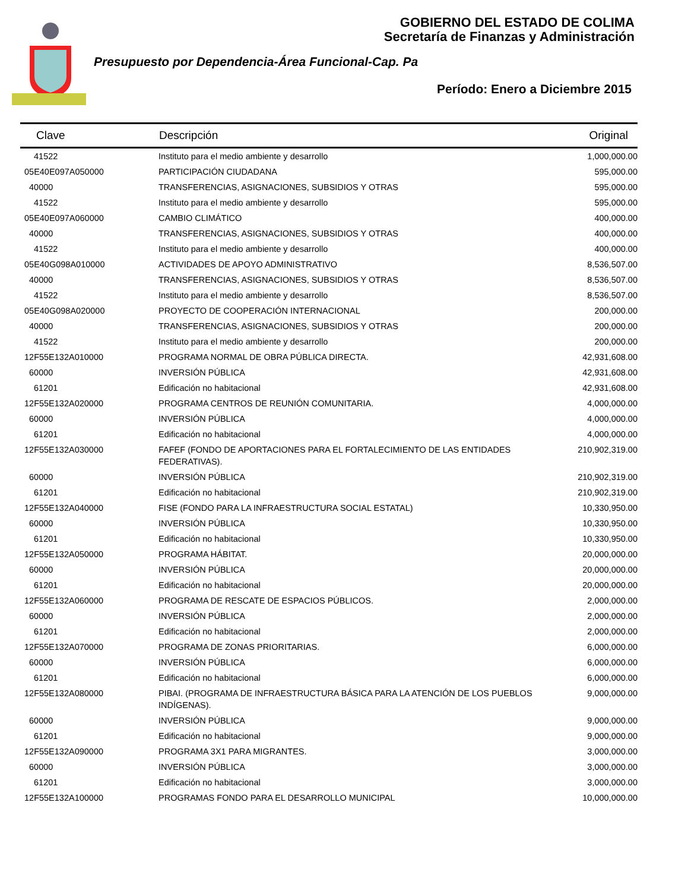GOBIERNO DEL ESTADO DE COLIMA
Secretaría de Finanzas y Administración
Presupuesto por Dependencia-Área Funcional-Cap. Pa
Período: Enero a Diciembre 2015
| Clave | Descripción | Original |
| --- | --- | --- |
| 41522 | Instituto para el medio ambiente y desarrollo | 1,000,000.00 |
| 05E40E097A050000 | PARTICIPACIÓN CIUDADANA | 595,000.00 |
| 40000 | TRANSFERENCIAS, ASIGNACIONES, SUBSIDIOS Y OTRAS | 595,000.00 |
| 41522 | Instituto para el medio ambiente y desarrollo | 595,000.00 |
| 05E40E097A060000 | CAMBIO CLIMÁTICO | 400,000.00 |
| 40000 | TRANSFERENCIAS, ASIGNACIONES, SUBSIDIOS Y OTRAS | 400,000.00 |
| 41522 | Instituto para el medio ambiente y desarrollo | 400,000.00 |
| 05E40G098A010000 | ACTIVIDADES DE APOYO ADMINISTRATIVO | 8,536,507.00 |
| 40000 | TRANSFERENCIAS, ASIGNACIONES, SUBSIDIOS Y OTRAS | 8,536,507.00 |
| 41522 | Instituto para el medio ambiente y desarrollo | 8,536,507.00 |
| 05E40G098A020000 | PROYECTO DE COOPERACIÓN INTERNACIONAL | 200,000.00 |
| 40000 | TRANSFERENCIAS, ASIGNACIONES, SUBSIDIOS Y OTRAS | 200,000.00 |
| 41522 | Instituto para el medio ambiente y desarrollo | 200,000.00 |
| 12F55E132A010000 | PROGRAMA NORMAL DE OBRA PÚBLICA DIRECTA. | 42,931,608.00 |
| 60000 | INVERSIÓN PÚBLICA | 42,931,608.00 |
| 61201 | Edificación no habitacional | 42,931,608.00 |
| 12F55E132A020000 | PROGRAMA CENTROS DE REUNIÓN COMUNITARIA. | 4,000,000.00 |
| 60000 | INVERSIÓN PÚBLICA | 4,000,000.00 |
| 61201 | Edificación no habitacional | 4,000,000.00 |
| 12F55E132A030000 | FAFEF (FONDO DE APORTACIONES PARA EL FORTALECIMIENTO DE LAS ENTIDADES FEDERATIVAS). | 210,902,319.00 |
| 60000 | INVERSIÓN PÚBLICA | 210,902,319.00 |
| 61201 | Edificación no habitacional | 210,902,319.00 |
| 12F55E132A040000 | FISE (FONDO PARA LA INFRAESTRUCTURA SOCIAL ESTATAL) | 10,330,950.00 |
| 60000 | INVERSIÓN PÚBLICA | 10,330,950.00 |
| 61201 | Edificación no habitacional | 10,330,950.00 |
| 12F55E132A050000 | PROGRAMA HÁBITAT. | 20,000,000.00 |
| 60000 | INVERSIÓN PÚBLICA | 20,000,000.00 |
| 61201 | Edificación no habitacional | 20,000,000.00 |
| 12F55E132A060000 | PROGRAMA DE RESCATE DE ESPACIOS PÚBLICOS. | 2,000,000.00 |
| 60000 | INVERSIÓN PÚBLICA | 2,000,000.00 |
| 61201 | Edificación no habitacional | 2,000,000.00 |
| 12F55E132A070000 | PROGRAMA DE ZONAS PRIORITARIAS. | 6,000,000.00 |
| 60000 | INVERSIÓN PÚBLICA | 6,000,000.00 |
| 61201 | Edificación no habitacional | 6,000,000.00 |
| 12F55E132A080000 | PIBAI. (PROGRAMA DE INFRAESTRUCTURA BÁSICA PARA LA ATENCIÓN DE LOS PUEBLOS INDÍGENAS). | 9,000,000.00 |
| 60000 | INVERSIÓN PÚBLICA | 9,000,000.00 |
| 61201 | Edificación no habitacional | 9,000,000.00 |
| 12F55E132A090000 | PROGRAMA 3X1 PARA MIGRANTES. | 3,000,000.00 |
| 60000 | INVERSIÓN PÚBLICA | 3,000,000.00 |
| 61201 | Edificación no habitacional | 3,000,000.00 |
| 12F55E132A100000 | PROGRAMAS FONDO PARA EL DESARROLLO MUNICIPAL | 10,000,000.00 |